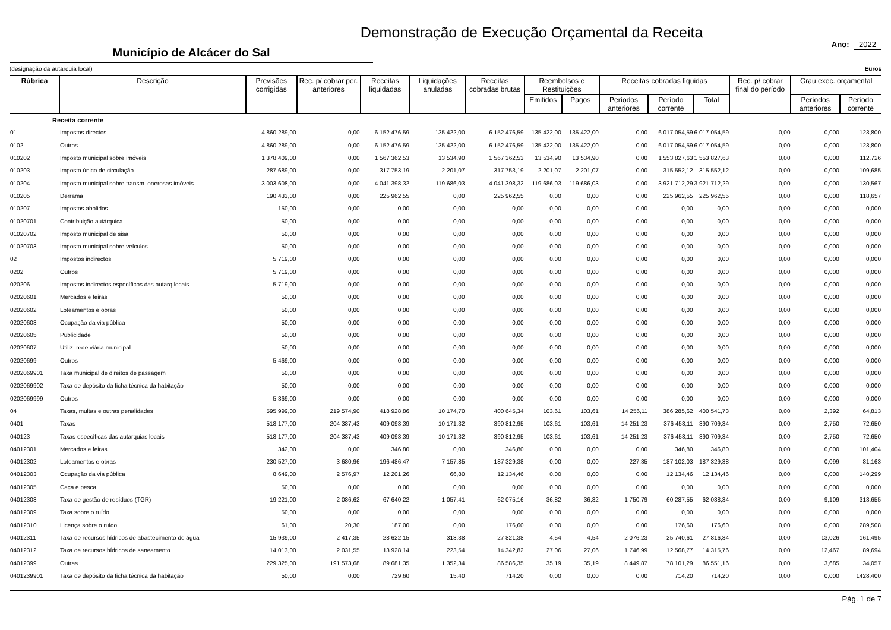Demonstração de Execução Orçamental da Receita
Município de Alcácer do Sal
Ano: 2022
(designação da autarquia local) Euros
| Rúbrica | Descrição | Previsões corrigidas | Rec. p/ cobrar per. anteriores | Receitas liquidadas | Liquidações anuladas | Receitas cobradas brutas | Reembolsos e Restituições | | Receitas cobradas líquidas | | | Rec. p/ cobrar final do período | Grau exec. orçamental | |
| --- | --- | --- | --- | --- | --- | --- | --- | --- | --- | --- | --- | --- | --- | --- |
| | | | | | | | Emitidos | Pagos | Períodos anteriores | Período corrente | Total | | Períodos anteriores | Período corrente |
| Receita corrente | | | | | | | | | | | | | | |
| 01 | Impostos directos | 4 860 289,00 | 0,00 | 6 152 476,59 | 135 422,00 | 6 152 476,59 | 135 422,00 | 135 422,00 | 0,00 | 6 017 054,59 | 6 017 054,59 | 0,00 | 0,000 | 123,800 |
| 0102 | Outros | 4 860 289,00 | 0,00 | 6 152 476,59 | 135 422,00 | 6 152 476,59 | 135 422,00 | 135 422,00 | 0,00 | 6 017 054,59 | 6 017 054,59 | 0,00 | 0,000 | 123,800 |
| 010202 | Imposto municipal sobre imóveis | 1 378 409,00 | 0,00 | 1 567 362,53 | 13 534,90 | 1 567 362,53 | 13 534,90 | 13 534,90 | 0,00 | 1 553 827,63 | 1 553 827,63 | 0,00 | 0,000 | 112,726 |
| 010203 | Imposto único de circulação | 287 689,00 | 0,00 | 317 753,19 | 2 201,07 | 317 753,19 | 2 201,07 | 2 201,07 | 0,00 | 315 552,12 | 315 552,12 | 0,00 | 0,000 | 109,685 |
| 010204 | Imposto municipal sobre transm. onerosas imóveis | 3 003 608,00 | 0,00 | 4 041 398,32 | 119 686,03 | 4 041 398,32 | 119 686,03 | 119 686,03 | 0,00 | 3 921 712,29 | 3 921 712,29 | 0,00 | 0,000 | 130,567 |
| 010205 | Derrama | 190 433,00 | 0,00 | 225 962,55 | 0,00 | 225 962,55 | 0,00 | 0,00 | 0,00 | 225 962,55 | 225 962,55 | 0,00 | 0,000 | 118,657 |
| 010207 | Impostos abolidos | 150,00 | 0,00 | 0,00 | 0,00 | 0,00 | 0,00 | 0,00 | 0,00 | 0,00 | 0,00 | 0,00 | 0,000 | 0,000 |
| 01020701 | Contribuição autárquica | 50,00 | 0,00 | 0,00 | 0,00 | 0,00 | 0,00 | 0,00 | 0,00 | 0,00 | 0,00 | 0,00 | 0,000 | 0,000 |
| 01020702 | Imposto municipal de sisa | 50,00 | 0,00 | 0,00 | 0,00 | 0,00 | 0,00 | 0,00 | 0,00 | 0,00 | 0,00 | 0,00 | 0,000 | 0,000 |
| 01020703 | Imposto municipal sobre veículos | 50,00 | 0,00 | 0,00 | 0,00 | 0,00 | 0,00 | 0,00 | 0,00 | 0,00 | 0,00 | 0,00 | 0,000 | 0,000 |
| 02 | Impostos indirectos | 5 719,00 | 0,00 | 0,00 | 0,00 | 0,00 | 0,00 | 0,00 | 0,00 | 0,00 | 0,00 | 0,00 | 0,000 | 0,000 |
| 0202 | Outros | 5 719,00 | 0,00 | 0,00 | 0,00 | 0,00 | 0,00 | 0,00 | 0,00 | 0,00 | 0,00 | 0,00 | 0,000 | 0,000 |
| 020206 | Impostos indirectos específicos das autarq.locais | 5 719,00 | 0,00 | 0,00 | 0,00 | 0,00 | 0,00 | 0,00 | 0,00 | 0,00 | 0,00 | 0,00 | 0,000 | 0,000 |
| 02020601 | Mercados e feiras | 50,00 | 0,00 | 0,00 | 0,00 | 0,00 | 0,00 | 0,00 | 0,00 | 0,00 | 0,00 | 0,00 | 0,000 | 0,000 |
| 02020602 | Loteamentos e obras | 50,00 | 0,00 | 0,00 | 0,00 | 0,00 | 0,00 | 0,00 | 0,00 | 0,00 | 0,00 | 0,00 | 0,000 | 0,000 |
| 02020603 | Ocupação da via pública | 50,00 | 0,00 | 0,00 | 0,00 | 0,00 | 0,00 | 0,00 | 0,00 | 0,00 | 0,00 | 0,00 | 0,000 | 0,000 |
| 02020605 | Publicidade | 50,00 | 0,00 | 0,00 | 0,00 | 0,00 | 0,00 | 0,00 | 0,00 | 0,00 | 0,00 | 0,00 | 0,000 | 0,000 |
| 02020607 | Utiliz. rede viária municipal | 50,00 | 0,00 | 0,00 | 0,00 | 0,00 | 0,00 | 0,00 | 0,00 | 0,00 | 0,00 | 0,00 | 0,000 | 0,000 |
| 02020699 | Outros | 5 469,00 | 0,00 | 0,00 | 0,00 | 0,00 | 0,00 | 0,00 | 0,00 | 0,00 | 0,00 | 0,00 | 0,000 | 0,000 |
| 0202069901 | Taxa municipal de direitos de passagem | 50,00 | 0,00 | 0,00 | 0,00 | 0,00 | 0,00 | 0,00 | 0,00 | 0,00 | 0,00 | 0,00 | 0,000 | 0,000 |
| 0202069902 | Taxa de depósito da ficha técnica da habitação | 50,00 | 0,00 | 0,00 | 0,00 | 0,00 | 0,00 | 0,00 | 0,00 | 0,00 | 0,00 | 0,00 | 0,000 | 0,000 |
| 0202069999 | Outros | 5 369,00 | 0,00 | 0,00 | 0,00 | 0,00 | 0,00 | 0,00 | 0,00 | 0,00 | 0,00 | 0,00 | 0,000 | 0,000 |
| 04 | Taxas, multas e outras penalidades | 595 999,00 | 219 574,90 | 418 928,86 | 10 174,70 | 400 645,34 | 103,61 | 103,61 | 14 256,11 | 386 285,62 | 400 541,73 | 0,00 | 2,392 | 64,813 |
| 0401 | Taxas | 518 177,00 | 204 387,43 | 409 093,39 | 10 171,32 | 390 812,95 | 103,61 | 103,61 | 14 251,23 | 376 458,11 | 390 709,34 | 0,00 | 2,750 | 72,650 |
| 040123 | Taxas específicas das autarquias locais | 518 177,00 | 204 387,43 | 409 093,39 | 10 171,32 | 390 812,95 | 103,61 | 103,61 | 14 251,23 | 376 458,11 | 390 709,34 | 0,00 | 2,750 | 72,650 |
| 04012301 | Mercados e feiras | 342,00 | 0,00 | 346,80 | 0,00 | 346,80 | 0,00 | 0,00 | 0,00 | 346,80 | 346,80 | 0,00 | 0,000 | 101,404 |
| 04012302 | Loteamentos e obras | 230 527,00 | 3 680,96 | 196 486,47 | 7 157,85 | 187 329,38 | 0,00 | 0,00 | 227,35 | 187 102,03 | 187 329,38 | 0,00 | 0,099 | 81,163 |
| 04012303 | Ocupação da via pública | 8 649,00 | 2 576,97 | 12 201,26 | 66,80 | 12 134,46 | 0,00 | 0,00 | 0,00 | 12 134,46 | 12 134,46 | 0,00 | 0,000 | 140,299 |
| 04012305 | Caça e pesca | 50,00 | 0,00 | 0,00 | 0,00 | 0,00 | 0,00 | 0,00 | 0,00 | 0,00 | 0,00 | 0,00 | 0,000 | 0,000 |
| 04012308 | Taxa de gestão de resíduos (TGR) | 19 221,00 | 2 086,62 | 67 640,22 | 1 057,41 | 62 075,16 | 36,82 | 36,82 | 1 750,79 | 60 287,55 | 62 038,34 | 0,00 | 9,109 | 313,655 |
| 04012309 | Taxa sobre o ruído | 50,00 | 0,00 | 0,00 | 0,00 | 0,00 | 0,00 | 0,00 | 0,00 | 0,00 | 0,00 | 0,00 | 0,000 | 0,000 |
| 04012310 | Licença sobre o ruído | 61,00 | 20,30 | 187,00 | 0,00 | 176,60 | 0,00 | 0,00 | 0,00 | 176,60 | 176,60 | 0,00 | 0,000 | 289,508 |
| 04012311 | Taxa de recursos hídricos de abastecimento de água | 15 939,00 | 2 417,35 | 28 622,15 | 313,38 | 27 821,38 | 4,54 | 4,54 | 2 076,23 | 25 740,61 | 27 816,84 | 0,00 | 13,026 | 161,495 |
| 04012312 | Taxa de recursos hídricos de saneamento | 14 013,00 | 2 031,55 | 13 928,14 | 223,54 | 14 342,82 | 27,06 | 27,06 | 1 746,99 | 12 568,77 | 14 315,76 | 0,00 | 12,467 | 89,694 |
| 04012399 | Outras | 229 325,00 | 191 573,68 | 89 681,35 | 1 352,34 | 86 586,35 | 35,19 | 35,19 | 8 449,87 | 78 101,29 | 86 551,16 | 0,00 | 3,685 | 34,057 |
| 0401239901 | Taxa de depósito da ficha técnica da habitação | 50,00 | 0,00 | 729,60 | 15,40 | 714,20 | 0,00 | 0,00 | 0,00 | 714,20 | 714,20 | 0,00 | 0,000 | 1428,400 |
Pág. 1 de 7